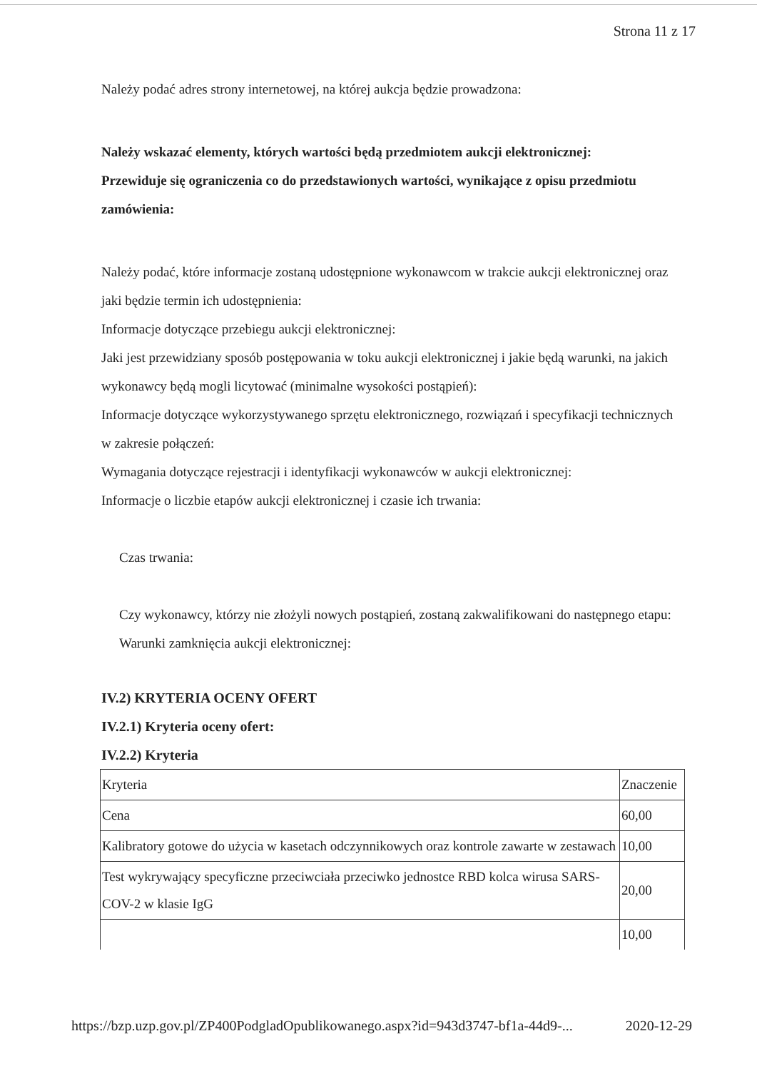Strona 11 z 17
Należy podać adres strony internetowej, na której aukcja będzie prowadzona:
Należy wskazać elementy, których wartości będą przedmiotem aukcji elektronicznej:
Przewiduje się ograniczenia co do przedstawionych wartości, wynikające z opisu przedmiotu zamówienia:
Należy podać, które informacje zostaną udostępnione wykonawcom w trakcie aukcji elektronicznej oraz jaki będzie termin ich udostępnienia:
Informacje dotyczące przebiegu aukcji elektronicznej:
Jaki jest przewidziany sposób postępowania w toku aukcji elektronicznej i jakie będą warunki, na jakich wykonawcy będą mogli licytować (minimalne wysokości postąpień):
Informacje dotyczące wykorzystywanego sprzętu elektronicznego, rozwiązań i specyfikacji technicznych w zakresie połączeń:
Wymagania dotyczące rejestracji i identyfikacji wykonawców w aukcji elektronicznej:
Informacje o liczbie etapów aukcji elektronicznej i czasie ich trwania:
Czas trwania:
Czy wykonawcy, którzy nie złożyli nowych postąpień, zostaną zakwalifikowani do następnego etapu:
Warunki zamknięcia aukcji elektronicznej:
IV.2) KRYTERIA OCENY OFERT
IV.2.1) Kryteria oceny ofert:
IV.2.2) Kryteria
| Kryteria | Znaczenie |
| Cena | 60,00 |
| Kalibratory gotowe do użycia w kasetach odczynnikowych oraz kontrole zawarte w zestawach | 10,00 |
| Test wykrywający specyficzne przeciwciała przeciwko jednostce RBD kolca wirusa SARS-COV-2 w klasie IgG | 20,00 |
| | 10,00 |
https://bzp.uzp.gov.pl/ZP400PodgladOpublikowanego.aspx?id=943d3747-bf1a-44d9-... 2020-12-29